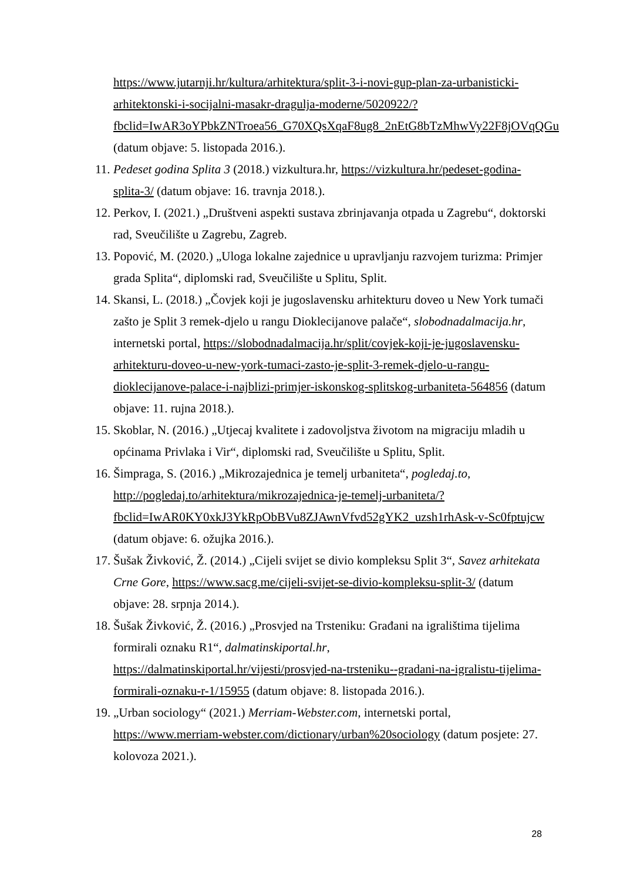https://www.jutarnji.hr/kultura/arhitektura/split-3-i-novi-gup-plan-za-urbanisticki-arhitektonski-i-socijalni-masakr-dragulja-moderne/5020922/?fbclid=IwAR3oYPbkZNTroea56_G70XQsXqaF8ug8_2nEtG8bTzMhwVy22F8jOVqQGu (datum objave: 5. listopada 2016.).
11. Pedeset godina Splita 3 (2018.) vizkultura.hr, https://vizkultura.hr/pedeset-godina-splita-3/ (datum objave: 16. travnja 2018.).
12. Perkov, I. (2021.) „Društveni aspekti sustava zbrinjavanja otpada u Zagrebu“, doktorski rad, Sveučilište u Zagrebu, Zagreb.
13. Popović, M. (2020.) „Uloga lokalne zajednice u upravljanju razvojem turizma: Primjer grada Splita“, diplomski rad, Sveučilište u Splitu, Split.
14. Skansi, L. (2018.) „Čovjek koji je jugoslavensku arhitekturu doveo u New York tumači zašto je Split 3 remek-djelo u rangu Dioklecijanove palače“, slobodnadalmacija.hr, internetski portal, https://slobodnadalmacija.hr/split/covjek-koji-je-jugoslavensku-arhitekturu-doveo-u-new-york-tumaci-zasto-je-split-3-remek-djelo-u-rangu-dioklecijanove-palace-i-najblizi-primjer-iskonskog-splitskog-urbaniteta-564856 (datum objave: 11. rujna 2018.).
15. Skoblar, N. (2016.) „Utjecaj kvalitete i zadovoljstva životom na migraciju mladih u općinama Privlaka i Vir“, diplomski rad, Sveučilište u Splitu, Split.
16. Šimpraga, S. (2016.) „Mikrozajednica je temelj urbaniteta“, pogledaj.to, http://pogledaj.to/arhitektura/mikrozajednica-je-temelj-urbaniteta/?fbclid=IwAR0KY0xkJ3YkRpObBVu8ZJAwnVfvd52gYK2_uzsh1rhAsk-v-Sc0fptujcw (datum objave: 6. ožujka 2016.).
17. Šušak Živković, Ž. (2014.) „Cijeli svijet se divio kompleksu Split 3“, Savez arhitekata Crne Gore, https://www.sacg.me/cijeli-svijet-se-divio-kompleksu-split-3/ (datum objave: 28. srpnja 2014.).
18. Šušak Živković, Ž. (2016.) „Prosvjed na Trsteniku: Građani na igralištima tijelima formirali oznaku R1“, dalmatinskiportal.hr, https://dalmatinskiportal.hr/vijesti/prosvjed-na-trsteniku--gradani-na-igralistu-tijelima-formirali-oznaku-r-1/15955 (datum objave: 8. listopada 2016.).
19. „Urban sociology“ (2021.) Merriam-Webster.com, internetski portal, https://www.merriam-webster.com/dictionary/urban%20sociology (datum posjete: 27. kolovoza 2021.).
28